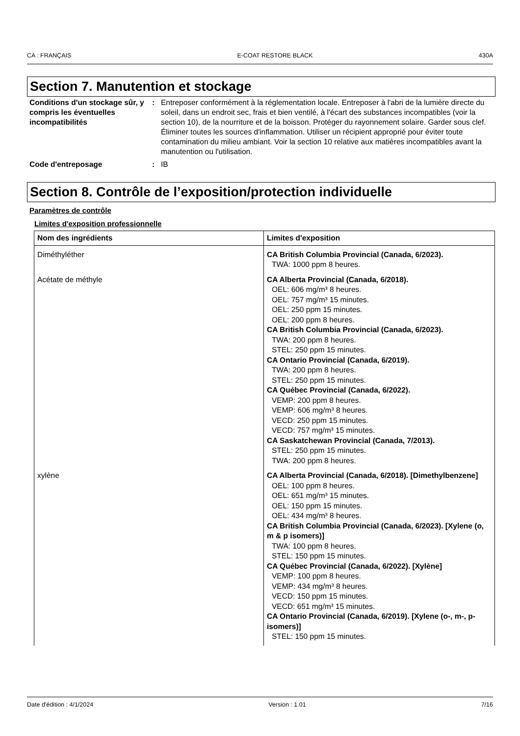CA : FRANÇAIS E-COAT RESTORE BLACK 430A
Section 7. Manutention et stockage
Conditions d'un stockage sûr, y compris les éventuelles incompatibilités
: Entreposer conformément à la réglementation locale. Entreposer à l'abri de la lumière directe du soleil, dans un endroit sec, frais et bien ventilé, à l'écart des substances incompatibles (voir la section 10), de la nourriture et de la boisson. Protéger du rayonnement solaire. Garder sous clef. Éliminer toutes les sources d'inflammation. Utiliser un récipient approprié pour éviter toute contamination du milieu ambiant. Voir la section 10 relative aux matières incompatibles avant la manutention ou l'utilisation.
Code d'entreposage : IB
Section 8. Contrôle de l’exposition/protection individuelle
Paramètres de contrôle
Limites d'exposition professionnelle
| Nom des ingrédients | Limites d'exposition |
| --- | --- |
| Diméthyléther | CA British Columbia Provincial (Canada, 6/2023). TWA: 1000 ppm 8 heures. |
| Acétate de méthyle | CA Alberta Provincial (Canada, 6/2018). OEL: 606 mg/m³ 8 heures. OEL: 757 mg/m³ 15 minutes. OEL: 250 ppm 15 minutes. OEL: 200 ppm 8 heures. CA British Columbia Provincial (Canada, 6/2023). TWA: 200 ppm 8 heures. STEL: 250 ppm 15 minutes. CA Ontario Provincial (Canada, 6/2019). TWA: 200 ppm 8 heures. STEL: 250 ppm 15 minutes. CA Québec Provincial (Canada, 6/2022). VEMP: 200 ppm 8 heures. VEMP: 606 mg/m³ 8 heures. VECD: 250 ppm 15 minutes. VECD: 757 mg/m³ 15 minutes. CA Saskatchewan Provincial (Canada, 7/2013). STEL: 250 ppm 15 minutes. TWA: 200 ppm 8 heures. |
| xylène | CA Alberta Provincial (Canada, 6/2018). [Dimethylbenzene] OEL: 100 ppm 8 heures. OEL: 651 mg/m³ 15 minutes. OEL: 150 ppm 15 minutes. OEL: 434 mg/m³ 8 heures. CA British Columbia Provincial (Canada, 6/2023). [Xylene (o, m & p isomers)] TWA: 100 ppm 8 heures. STEL: 150 ppm 15 minutes. CA Québec Provincial (Canada, 6/2022). [Xylène] VEMP: 100 ppm 8 heures. VEMP: 434 mg/m³ 8 heures. VECD: 150 ppm 15 minutes. VECD: 651 mg/m³ 15 minutes. CA Ontario Provincial (Canada, 6/2019). [Xylene (o-, m-, p-isomers)] STEL: 150 ppm 15 minutes. |
Date d'édition : 4/1/2024 Version : 1.01 7/16